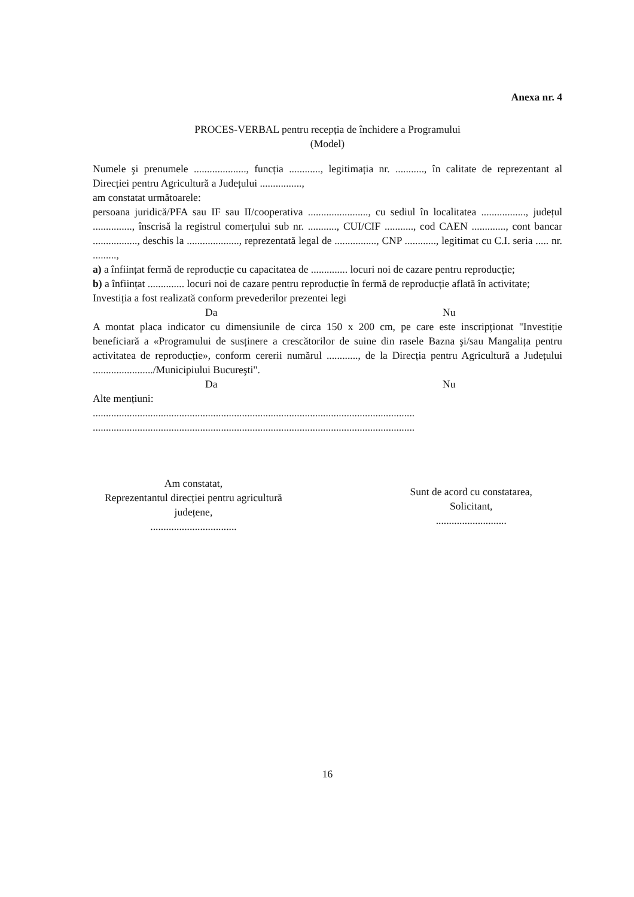Anexa nr. 4
PROCES-VERBAL pentru recepția de închidere a Programului
(Model)
Numele şi prenumele ...................., funcția ............, legitimația nr. ..........., în calitate de reprezentant al Direcției pentru Agricultură a Județului ................,
am constatat următoarele:
persoana juridică/PFA sau IF sau II/cooperativa ......................., cu sediul în localitatea ................., județul ..............., înscrisă la registrul comerțului sub nr. ..........., CUI/CIF ..........., cod CAEN ............., cont bancar ................., deschis la ...................., reprezentată legal de ................, CNP ............, legitimat cu C.I. seria ..... nr. .........,
a) a înființat fermă de reproducție cu capacitatea de .............. locuri noi de cazare pentru reproducție;
b) a înființat .............. locuri noi de cazare pentru reproducție în fermă de reproducție aflată în activitate;
Investiția a fost realizată conform prevederilor prezentei legi
Da Nu
A montat placa indicator cu dimensiunile de circa 150 x 200 cm, pe care este inscripționat "Investiție beneficiară a «Programului de susținere a crescătorilor de suine din rasele Bazna şi/sau Mangalița pentru activitatea de reproducție», conform cererii numărul ............, de la Direcția pentru Agricultură a Județului ......................./Municipiului Bucureşti".
Da Nu
Alte mențiuni:
...........................................................................................................................
...........................................................................................................................
Am constatat,
Reprezentantul direcției pentru agricultură
județene,
.................................
Sunt de acord cu constatarea,
Solicitant,
...........................
16